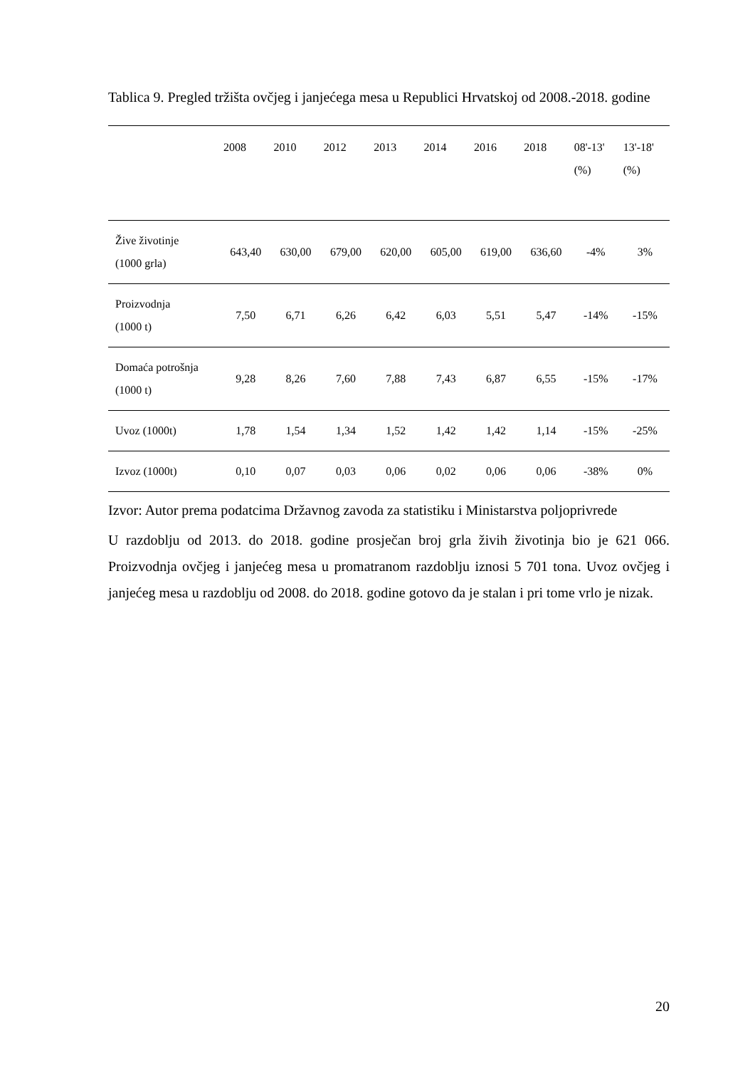Tablica 9. Pregled tržišta ovčjeg i janjećega mesa u Republici Hrvatskoj od 2008.-2018. godine
| | 2008 | 2010 | 2012 | 2013 | 2014 | 2016 | 2018 | 08'-13' (%) | 13'-18' (%) |
| --- | --- | --- | --- | --- | --- | --- | --- | --- | --- |
| Žive životinje (1000 grla) | 643,40 | 630,00 | 679,00 | 620,00 | 605,00 | 619,00 | 636,60 | -4% | 3% |
| Proizvodnja (1000 t) | 7,50 | 6,71 | 6,26 | 6,42 | 6,03 | 5,51 | 5,47 | -14% | -15% |
| Domaća potrošnja (1000 t) | 9,28 | 8,26 | 7,60 | 7,88 | 7,43 | 6,87 | 6,55 | -15% | -17% |
| Uvoz (1000t) | 1,78 | 1,54 | 1,34 | 1,52 | 1,42 | 1,42 | 1,14 | -15% | -25% |
| Izvoz (1000t) | 0,10 | 0,07 | 0,03 | 0,06 | 0,02 | 0,06 | 0,06 | -38% | 0% |
Izvor: Autor prema podatcima Državnog zavoda za statistiku i Ministarstva poljoprivrede
U razdoblju od 2013. do 2018. godine prosječan broj grla živih životinja bio je 621 066. Proizvodnja ovčjeg i janjećeg mesa u promatranom razdoblju iznosi 5 701 tona. Uvoz ovčjeg i janjećeg mesa u razdoblju od 2008. do 2018. godine gotovo da je stalan i pri tome vrlo je nizak.
20